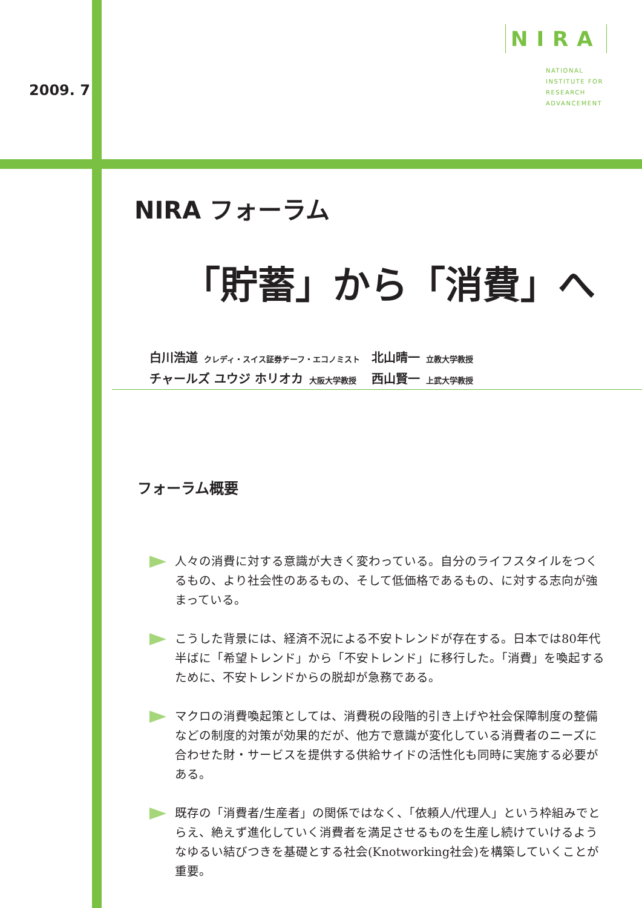2009. 7
NIRA
NATIONAL
INSTITUTE FOR
RESEARCH
ADVANCEMENT
NIRA フォーラム
「貯蓄」から「消費」へ
白川浩道 クレディ・スイス証券チーフ・エコノミスト 北山晴一 立教大学教授
チャールズ ユウジ ホリオカ 大阪大学教授 西山賢一 上武大学教授
フォーラム概要
人々の消費に対する意識が大きく変わっている。自分のライフスタイルをつくるもの、より社会性のあるもの、そして低価格であるもの、に対する志向が強まっている。
こうした背景には、経済不況による不安トレンドが存在する。日本では80年代半ばに「希望トレンド」から「不安トレンド」に移行した。「消費」を喚起するために、不安トレンドからの脱却が急務である。
マクロの消費喚起策としては、消費税の段階的引き上げや社会保障制度の整備などの制度的対策が効果的だが、他方で意識が変化している消費者のニーズに合わせた財・サービスを提供する供給サイドの活性化も同時に実施する必要がある。
既存の「消費者/生産者」の関係ではなく、「依頼人/代理人」という枠組みでとらえ、絶えず進化していく消費者を満足させるものを生産し続けていけるようなゆるい結びつきを基礎とする社会(Knotworking社会)を構築していくことが重要。